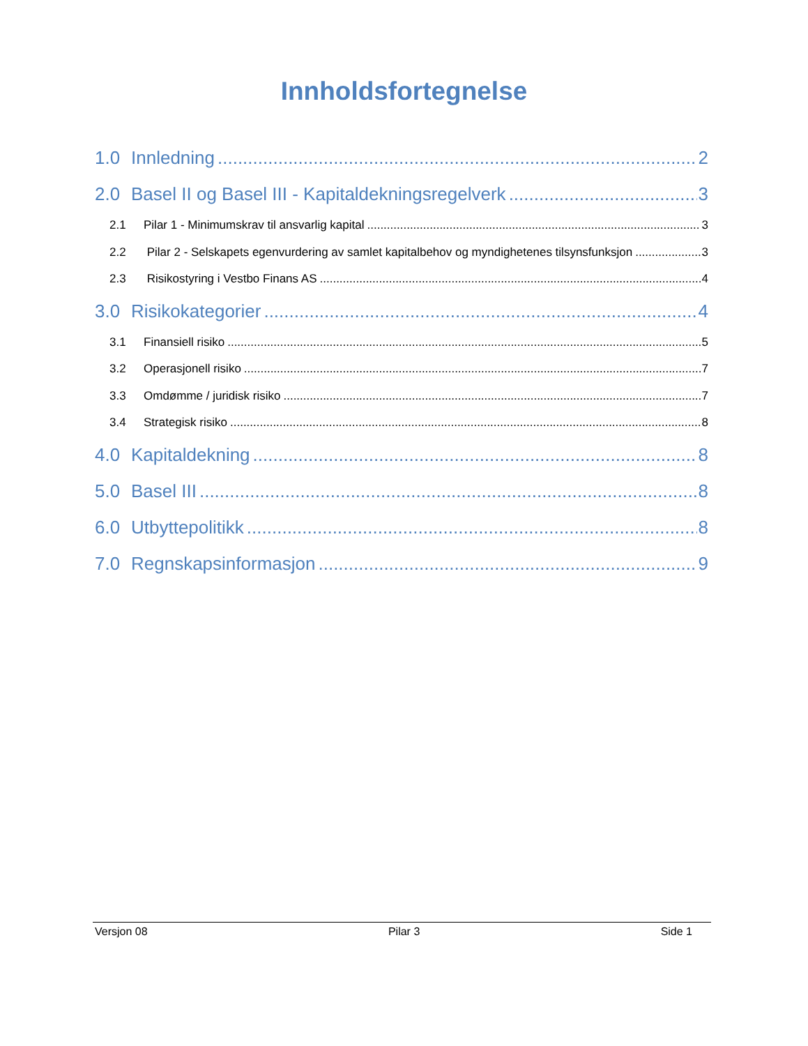Innholdsfortegnelse
1.0 Innledning 2
2.0 Basel II og Basel III - Kapitaldekningsregelverk 3
2.1 Pilar 1 - Minimumskrav til ansvarlig kapital 3
2.2 Pilar 2 - Selskapets egenvurdering av samlet kapitalbehov og myndighetenes tilsynsfunksjon 3
2.3 Risikostyring i Vestbo Finans AS 4
3.0 Risikokategorier 4
3.1 Finansiell risiko 5
3.2 Operasjonell risiko 7
3.3 Omdømme / juridisk risiko 7
3.4 Strategisk risiko 8
4.0 Kapitaldekning 8
5.0 Basel III 8
6.0 Utbyttepolitikk 8
7.0 Regnskapsinformasjon 9
Versjon 08 Pilar 3 Side 1